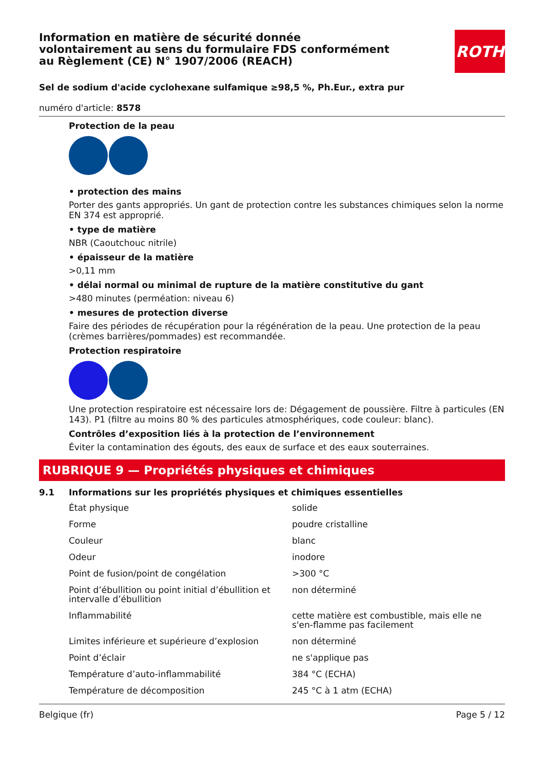Information en matière de sécurité donnée
volontairement au sens du formulaire FDS conformément
au Règlement (CE) N° 1907/2006 (REACH)
ROTH
Sel de sodium d'acide cyclohexane sulfamique ≥98,5 %, Ph.Eur., extra pur
numéro d'article: 8578
Protection de la peau
• protection des mains
Porter des gants appropriés. Un gant de protection contre les substances chimiques selon la norme EN 374 est approprié.
• type de matière
NBR (Caoutchouc nitrile)
• épaisseur de la matière
>0,11 mm
• délai normal ou minimal de rupture de la matière constitutive du gant
>480 minutes (perméation: niveau 6)
• mesures de protection diverse
Faire des périodes de récupération pour la régénération de la peau. Une protection de la peau (crèmes barrières/pommades) est recommandée.
Protection respiratoire
Une protection respiratoire est nécessaire lors de: Dégagement de poussière. Filtre à particules (EN 143). P1 (filtre au moins 80 % des particules atmosphériques, code couleur: blanc).
Contrôles d’exposition liés à la protection de l’environnement
Éviter la contamination des égouts, des eaux de surface et des eaux souterraines.
RUBRIQUE 9 — Propriétés physiques et chimiques
9.1 Informations sur les propriétés physiques et chimiques essentielles
| État physique | solide |
| Forme | poudre cristalline |
| Couleur | blanc |
| Odeur | inodore |
| Point de fusion/point de congélation | >300 °C |
| Point d’ébullition ou point initial d’ébullition et intervalle d’ébullition | non déterminé |
| Inflammabilité | cette matière est combustible, mais elle ne s'en-flamme pas facilement |
| Limites inférieure et supérieure d’explosion | non déterminé |
| Point d’éclair | ne s'applique pas |
| Température d’auto-inflammabilité | 384 °C (ECHA) |
| Température de décomposition | 245 °C à 1 atm (ECHA) |
Belgique (fr) Page 5 / 12